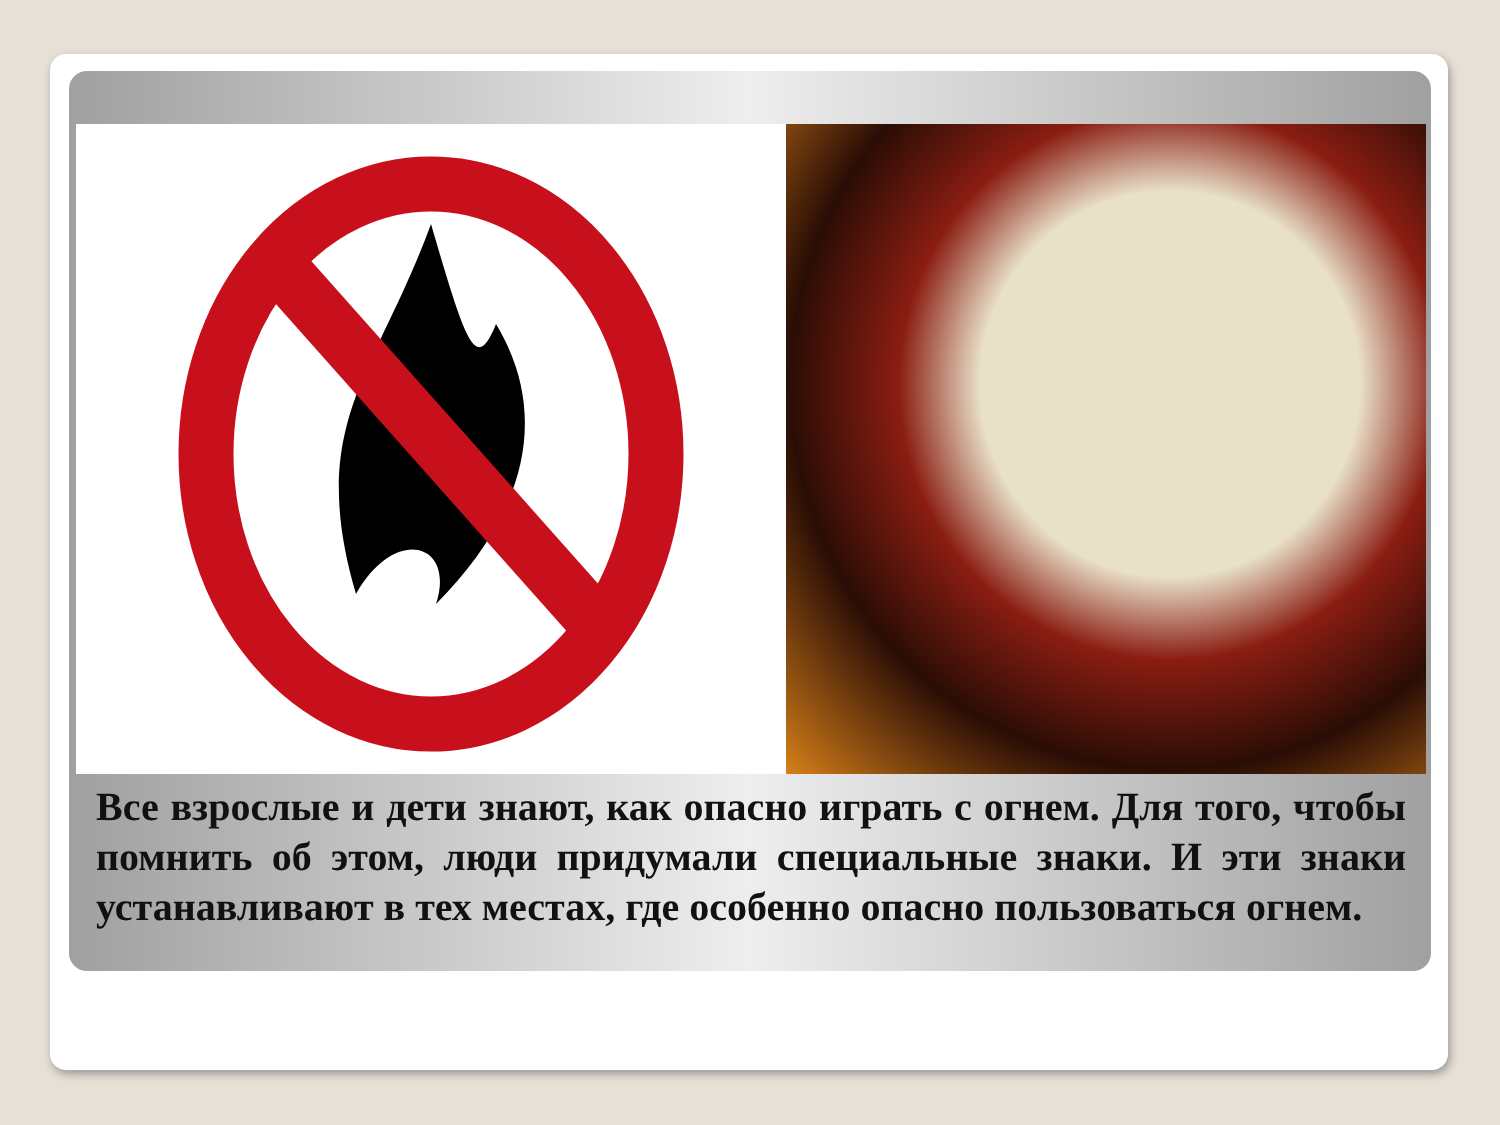Все взрослые и дети знают, как опасно играть с огнем. Для того, чтобы помнить об этом, люди придумали специальные знаки. И эти знаки устанавливают в тех местах, где особенно опасно пользоваться огнем.